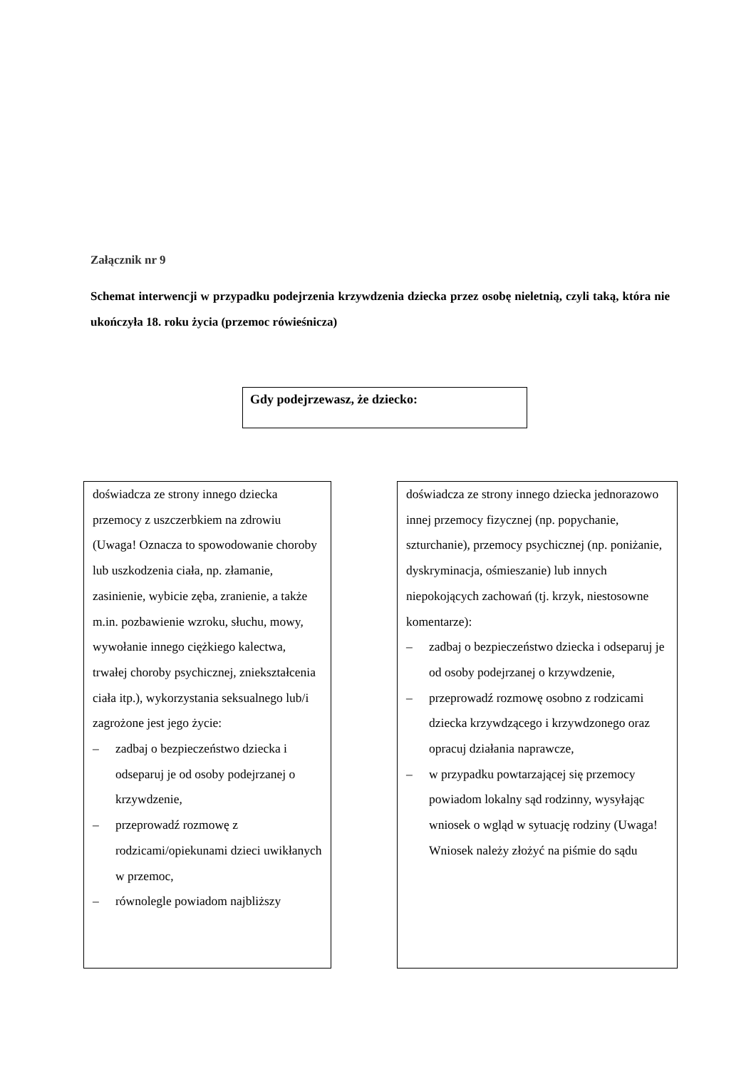Załącznik nr 9
Schemat interwencji w przypadku podejrzenia krzywdzenia dziecka przez osobę nieletnią, czyli taką, która nie ukończyła 18. roku życia (przemoc rówieśnicza)
Gdy podejrzewasz, że dziecko:
doświadcza ze strony innego dziecka przemocy z uszczerbkiem na zdrowiu (Uwaga! Oznacza to spowodowanie choroby lub uszkodzenia ciała, np. złamanie, zasinienie, wybicie zęba, zranienie, a także m.in. pozbawienie wzroku, słuchu, mowy, wywołanie innego ciężkiego kalectwa, trwałej choroby psychicznej, zniekształcenia ciała itp.), wykorzystania seksualnego lub/i zagrożone jest jego życie:
– zadbaj o bezpieczeństwo dziecka i odseparuj je od osoby podejrzanej o krzywdzenie,
– przeprowadź rozmowę z rodzicami/opiekunami dzieci uwikłanych w przemoc,
– równolegle powiadom najbliższy
doświadcza ze strony innego dziecka jednorazowo innej przemocy fizycznej (np. popychanie, szturchanie), przemocy psychicznej (np. poniżanie, dyskryminacja, ośmieszanie) lub innych niepokojących zachowań (tj. krzyk, niestosowne komentarze):
– zadbaj o bezpieczeństwo dziecka i odseparuj je od osoby podejrzanej o krzywdzenie,
– przeprowadź rozmowę osobno z rodzicami dziecka krzywdzącego i krzywdzonego oraz opracuj działania naprawcze,
– w przypadku powtarzającej się przemocy powiadom lokalny sąd rodzinny, wysyłając wniosek o wgląd w sytuację rodziny (Uwaga! Wniosek należy złożyć na piśmie do sądu